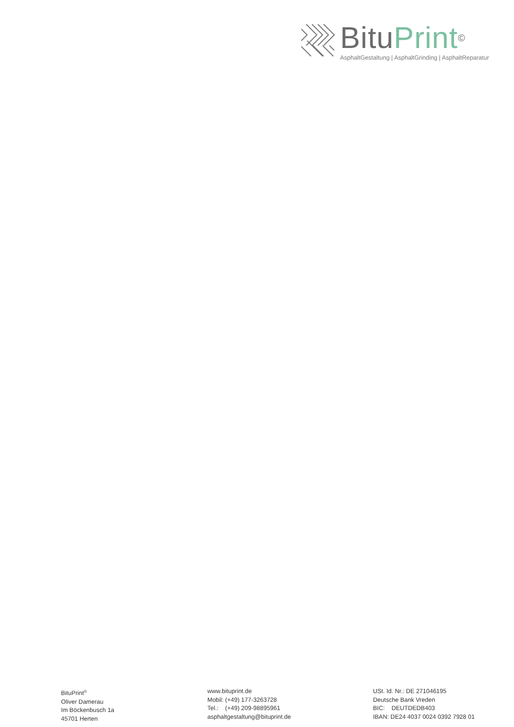BituPrint<sup>©</sup>
AsphaltGestaltung | AsphaltGrinding | AsphaltReparatur
BituPrint<sup>©</sup>
Oliver Damerau
Im Böckenbusch 1a
45701 Herten
www.bituprint.de
Mobil: (+49) 177-3263728
Tel.: (+49) 209-98895961
asphaltgestaltung@bituprint.de
USt. Id. Nr.: DE 271046195
Deutsche Bank Vreden
BIC: DEUTDEDB403
IBAN: DE24 4037 0024 0392 7928 01